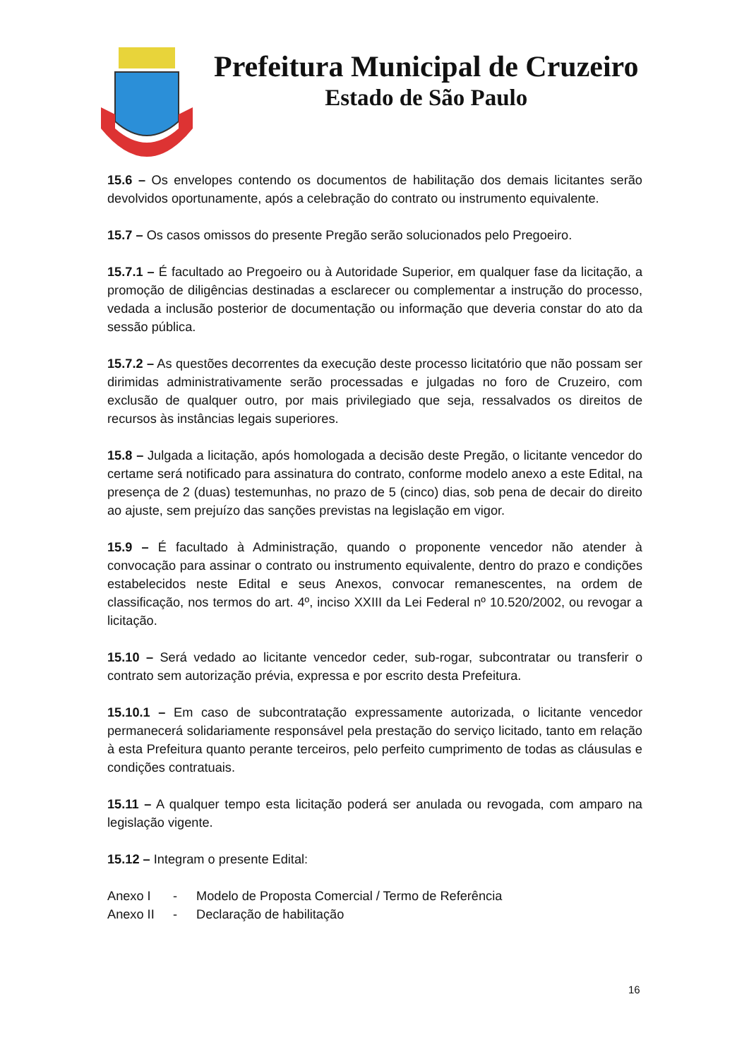Prefeitura Municipal de Cruzeiro
Estado de São Paulo
15.6 – Os envelopes contendo os documentos de habilitação dos demais licitantes serão devolvidos oportunamente, após a celebração do contrato ou instrumento equivalente.
15.7 – Os casos omissos do presente Pregão serão solucionados pelo Pregoeiro.
15.7.1 – É facultado ao Pregoeiro ou à Autoridade Superior, em qualquer fase da licitação, a promoção de diligências destinadas a esclarecer ou complementar a instrução do processo, vedada a inclusão posterior de documentação ou informação que deveria constar do ato da sessão pública.
15.7.2 – As questões decorrentes da execução deste processo licitatório que não possam ser dirimidas administrativamente serão processadas e julgadas no foro de Cruzeiro, com exclusão de qualquer outro, por mais privilegiado que seja, ressalvados os direitos de recursos às instâncias legais superiores.
15.8 – Julgada a licitação, após homologada a decisão deste Pregão, o licitante vencedor do certame será notificado para assinatura do contrato, conforme modelo anexo a este Edital, na presença de 2 (duas) testemunhas, no prazo de 5 (cinco) dias, sob pena de decair do direito ao ajuste, sem prejuízo das sanções previstas na legislação em vigor.
15.9 – É facultado à Administração, quando o proponente vencedor não atender à convocação para assinar o contrato ou instrumento equivalente, dentro do prazo e condições estabelecidos neste Edital e seus Anexos, convocar remanescentes, na ordem de classificação, nos termos do art. 4º, inciso XXIII da Lei Federal nº 10.520/2002, ou revogar a licitação.
15.10 – Será vedado ao licitante vencedor ceder, sub-rogar, subcontratar ou transferir o contrato sem autorização prévia, expressa e por escrito desta Prefeitura.
15.10.1 – Em caso de subcontratação expressamente autorizada, o licitante vencedor permanecerá solidariamente responsável pela prestação do serviço licitado, tanto em relação à esta Prefeitura quanto perante terceiros, pelo perfeito cumprimento de todas as cláusulas e condições contratuais.
15.11 – A qualquer tempo esta licitação poderá ser anulada ou revogada, com amparo na legislação vigente.
15.12 – Integram o presente Edital:
Anexo I - Modelo de Proposta Comercial / Termo de Referência
Anexo II - Declaração de habilitação
16